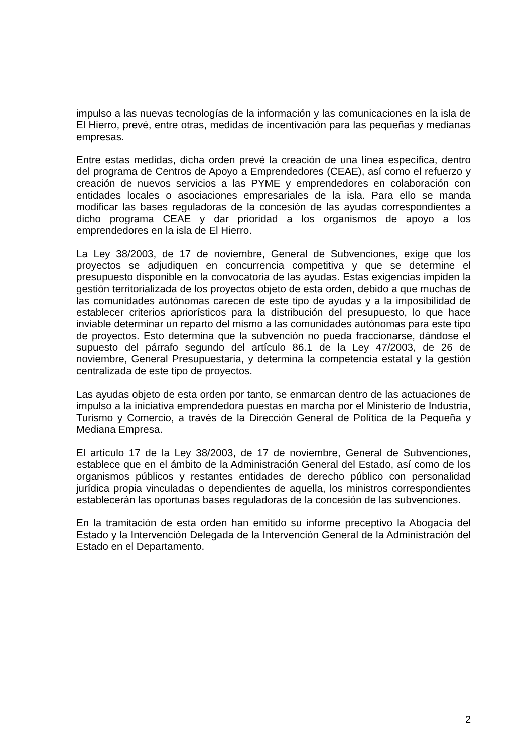impulso a las nuevas tecnologías de la información y las comunicaciones en la isla de El Hierro, prevé, entre otras, medidas de incentivación para las pequeñas y medianas empresas.
Entre estas medidas, dicha orden prevé la creación de una línea específica, dentro del programa de Centros de Apoyo a Emprendedores (CEAE), así como el refuerzo y creación de nuevos servicios a las PYME y emprendedores en colaboración con entidades locales o asociaciones empresariales de la isla. Para ello se manda modificar las bases reguladoras de la concesión de las ayudas correspondientes a dicho programa CEAE y dar prioridad a los organismos de apoyo a los emprendedores en la isla de El Hierro.
La Ley 38/2003, de 17 de noviembre, General de Subvenciones, exige que los proyectos se adjudiquen en concurrencia competitiva y que se determine el presupuesto disponible en la convocatoria de las ayudas. Estas exigencias impiden la gestión territorializada de los proyectos objeto de esta orden, debido a que muchas de las comunidades autónomas carecen de este tipo de ayudas y a la imposibilidad de establecer criterios apriorísticos para la distribución del presupuesto, lo que hace inviable determinar un reparto del mismo a las comunidades autónomas para este tipo de proyectos. Esto determina que la subvención no pueda fraccionarse, dándose el supuesto del párrafo segundo del artículo 86.1 de la Ley 47/2003, de 26 de noviembre, General Presupuestaria, y determina la competencia estatal y la gestión centralizada de este tipo de proyectos.
Las ayudas objeto de esta orden por tanto, se enmarcan dentro de las actuaciones de impulso a la iniciativa emprendedora puestas en marcha por el Ministerio de Industria, Turismo y Comercio, a través de la Dirección General de Política de la Pequeña y Mediana Empresa.
El artículo 17 de la Ley 38/2003, de 17 de noviembre, General de Subvenciones, establece que en el ámbito de la Administración General del Estado, así como de los organismos públicos y restantes entidades de derecho público con personalidad jurídica propia vinculadas o dependientes de aquella, los ministros correspondientes establecerán las oportunas bases reguladoras de la concesión de las subvenciones.
En la tramitación de esta orden han emitido su informe preceptivo la Abogacía del Estado y la Intervención Delegada de la Intervención General de la Administración del Estado en el Departamento.
2